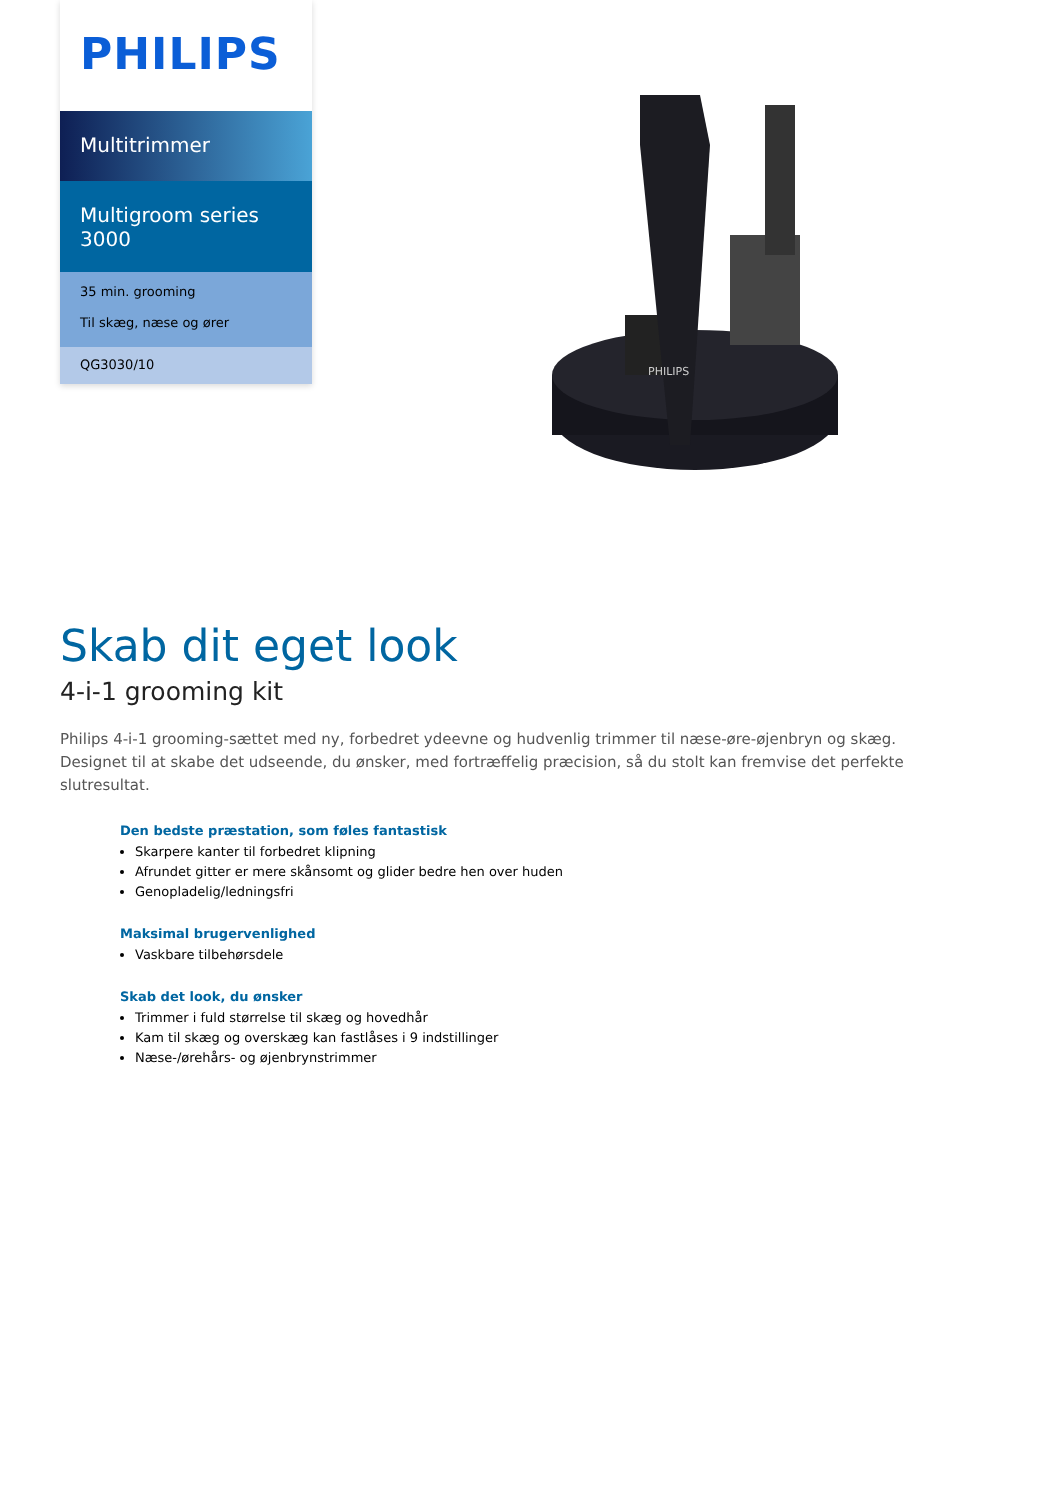PHILIPS
Multitrimmer
Multigroom series 3000
35 min. grooming
Til skæg, næse og ører
QG3030/10
PHILIPS
Skab dit eget look
4-i-1 grooming kit
Philips 4-i-1 grooming-sættet med ny, forbedret ydeevne og hudvenlig trimmer til næse-øre-øjenbryn og skæg. Designet til at skabe det udseende, du ønsker, med fortræffelig præcision, så du stolt kan fremvise det perfekte slutresultat.
Den bedste præstation, som føles fantastisk
Skarpere kanter til forbedret klipning
Afrundet gitter er mere skånsomt og glider bedre hen over huden
Genopladelig/ledningsfri
Maksimal brugervenlighed
Vaskbare tilbehørsdele
Skab det look, du ønsker
Trimmer i fuld størrelse til skæg og hovedhår
Kam til skæg og overskæg kan fastlåses i 9 indstillinger
Næse-/ørehårs- og øjenbrynstrimmer